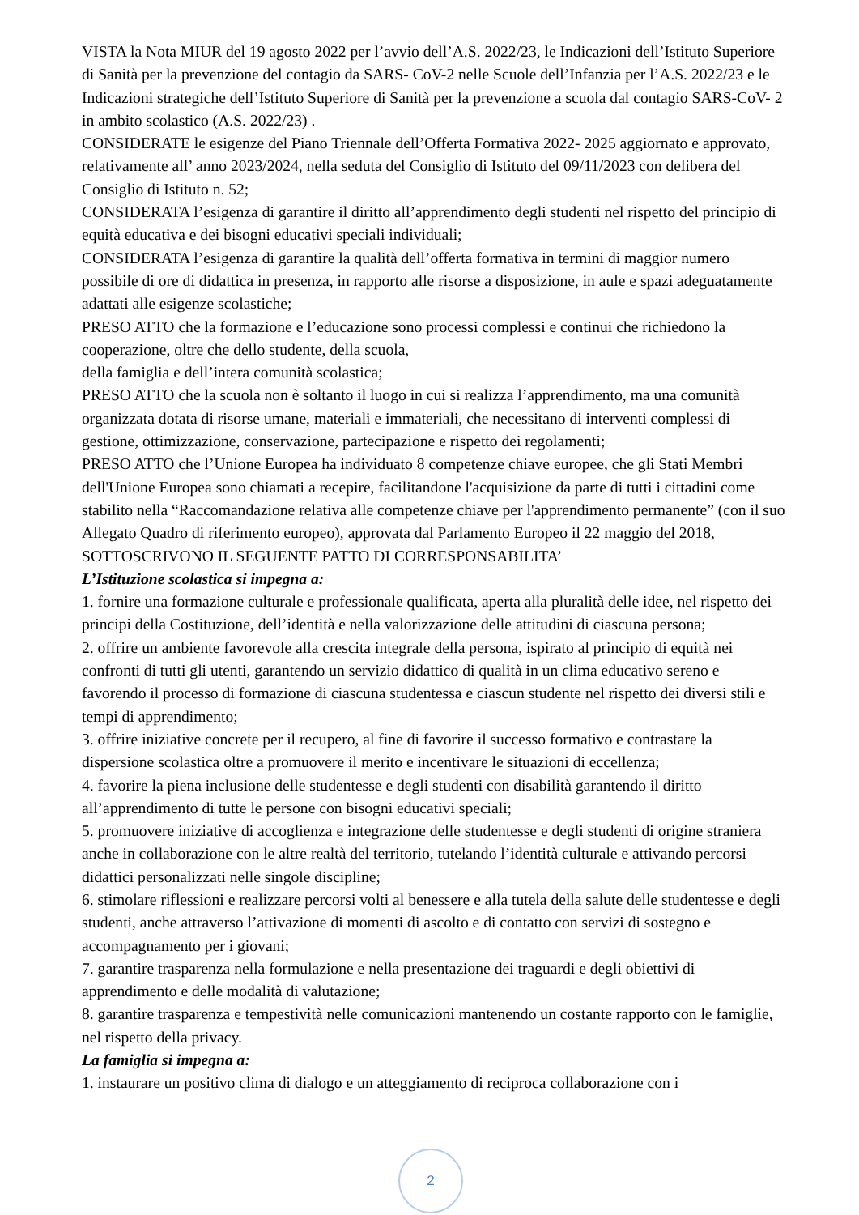VISTA la Nota MIUR del 19 agosto 2022 per l’avvio dell’A.S. 2022/23, le Indicazioni dell’Istituto Superiore di Sanità per la prevenzione del contagio da SARS- CoV-2 nelle Scuole dell’Infanzia per l’A.S. 2022/23 e le Indicazioni strategiche dell’Istituto Superiore di Sanità per la prevenzione a scuola dal contagio SARS-CoV- 2 in ambito scolastico (A.S. 2022/23) .
CONSIDERATE le esigenze del Piano Triennale dell’Offerta Formativa 2022- 2025 aggiornato e approvato, relativamente all’ anno 2023/2024, nella seduta del Consiglio di Istituto del 09/11/2023 con delibera del Consiglio di Istituto n. 52;
CONSIDERATA l’esigenza di garantire il diritto all’apprendimento degli studenti nel rispetto del principio di equità educativa e dei bisogni educativi speciali individuali;
CONSIDERATA l’esigenza di garantire la qualità dell’offerta formativa in termini di maggior numero possibile di ore di didattica in presenza, in rapporto alle risorse a disposizione, in aule e spazi adeguatamente adattati alle esigenze scolastiche;
PRESO ATTO che la formazione e l’educazione sono processi complessi e continui che richiedono la cooperazione, oltre che dello studente, della scuola,
della famiglia e dell’intera comunità scolastica;
PRESO ATTO che la scuola non è soltanto il luogo in cui si realizza l’apprendimento, ma una comunità organizzata dotata di risorse umane, materiali e immateriali, che necessitano di interventi complessi di gestione, ottimizzazione, conservazione, partecipazione e rispetto dei regolamenti;
PRESO ATTO che l’Unione Europea ha individuato 8 competenze chiave europee, che gli Stati Membri dell'Unione Europea sono chiamati a recepire, facilitandone l'acquisizione da parte di tutti i cittadini come stabilito nella “Raccomandazione relativa alle competenze chiave per l'apprendimento permanente” (con il suo Allegato Quadro di riferimento europeo), approvata dal Parlamento Europeo il 22 maggio del 2018,
SOTTOSCRIVONO IL SEGUENTE PATTO DI CORRESPONSABILITA’
L’Istituzione scolastica si impegna a:
1. fornire una formazione culturale e professionale qualificata, aperta alla pluralità delle idee, nel rispetto dei principi della Costituzione, dell’identità e nella valorizzazione delle attitudini di ciascuna persona;
2. offrire un ambiente favorevole alla crescita integrale della persona, ispirato al principio di equità nei confronti di tutti gli utenti, garantendo un servizio didattico di qualità in un clima educativo sereno e favorendo il processo di formazione di ciascuna studentessa e ciascun studente nel rispetto dei diversi stili e tempi di apprendimento;
3. offrire iniziative concrete per il recupero, al fine di favorire il successo formativo e contrastare la dispersione scolastica oltre a promuovere il merito e incentivare le situazioni di eccellenza;
4. favorire la piena inclusione delle studentesse e degli studenti con disabilità garantendo il diritto all’apprendimento di tutte le persone con bisogni educativi speciali;
5. promuovere iniziative di accoglienza e integrazione delle studentesse e degli studenti di origine straniera anche in collaborazione con le altre realtà del territorio, tutelando l’identità culturale e attivando percorsi didattici personalizzati nelle singole discipline;
6. stimolare riflessioni e realizzare percorsi volti al benessere e alla tutela della salute delle studentesse e degli studenti, anche attraverso l’attivazione di momenti di ascolto e di contatto con servizi di sostegno e accompagnamento per i giovani;
7. garantire trasparenza nella formulazione e nella presentazione dei traguardi e degli obiettivi di apprendimento e delle modalità di valutazione;
8. garantire trasparenza e tempestività nelle comunicazioni mantenendo un costante rapporto con le famiglie, nel rispetto della privacy.
La famiglia si impegna a:
1. instaurare un positivo clima di dialogo e un atteggiamento di reciproca collaborazione con i
2